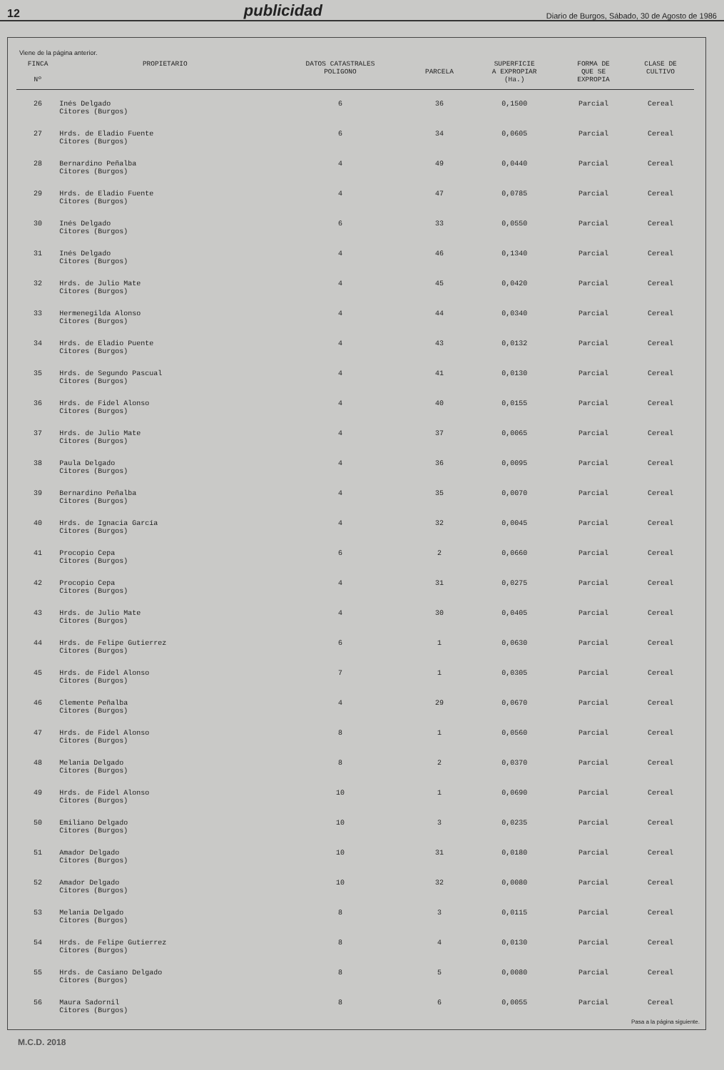12 publicidad Diario de Burgos, Sábado, 30 de Agosto de 1986
Viene de la página anterior.
| FINCA Nº | PROPIETARIO | DATOS CATASTRALES POLIGONO | PARCELA | SUPERFICIE A EXPROPIAR (Ha.) | FORMA DE QUE SE EXPROPIA | CLASE DE CULTIVO |
| --- | --- | --- | --- | --- | --- | --- |
| 26 | Inés Delgado Citores (Burgos) | 6 | 36 | 0,1500 | Parcial | Cereal |
| 27 | Hrds. de Eladio Fuente Citores (Burgos) | 6 | 34 | 0,0605 | Parcial | Cereal |
| 28 | Bernardino Peñalba Citores (Burgos) | 4 | 49 | 0,0440 | Parcial | Cereal |
| 29 | Hrds. de Eladio Fuente Citores (Burgos) | 4 | 47 | 0,0785 | Parcial | Cereal |
| 30 | Inés Delgado Citores (Burgos) | 6 | 33 | 0,0550 | Parcial | Cereal |
| 31 | Inés Delgado Citores (Burgos) | 4 | 46 | 0,1340 | Parcial | Cereal |
| 32 | Hrds. de Julio Mate Citores (Burgos) | 4 | 45 | 0,0420 | Parcial | Cereal |
| 33 | Hermenegilda Alonso Citores (Burgos) | 4 | 44 | 0,0340 | Parcial | Cereal |
| 34 | Hrds. de Eladio Puente Citores (Burgos) | 4 | 43 | 0,0132 | Parcial | Cereal |
| 35 | Hrds. de Segundo Pascual Citores (Burgos) | 4 | 41 | 0,0130 | Parcial | Cereal |
| 36 | Hrds. de Fidel Alonso Citores (Burgos) | 4 | 40 | 0,0155 | Parcial | Cereal |
| 37 | Hrds. de Julio Mate Citores (Burgos) | 4 | 37 | 0,0065 | Parcial | Cereal |
| 38 | Paula Delgado Citores (Burgos) | 4 | 36 | 0,0095 | Parcial | Cereal |
| 39 | Bernardino Peñalba Citores (Burgos) | 4 | 35 | 0,0070 | Parcial | Cereal |
| 40 | Hrds. de Ignacia García Citores (Burgos) | 4 | 32 | 0,0045 | Parcial | Cereal |
| 41 | Procopio Cepa Citores (Burgos) | 6 | 2 | 0,0660 | Parcial | Cereal |
| 42 | Procopio Cepa Citores (Burgos) | 4 | 31 | 0,0275 | Parcial | Cereal |
| 43 | Hrds. de Julio Mate Citores (Burgos) | 4 | 30 | 0,0405 | Parcial | Cereal |
| 44 | Hrds. de Felipe Gutierrez Citores (Burgos) | 6 | 1 | 0,0630 | Parcial | Cereal |
| 45 | Hrds. de Fidel Alonso Citores (Burgos) | 7 | 1 | 0,0305 | Parcial | Cereal |
| 46 | Clemente Peñalba Citores (Burgos) | 4 | 29 | 0,0670 | Parcial | Cereal |
| 47 | Hrds. de Fidel Alonso Citores (Burgos) | 8 | 1 | 0,0560 | Parcial | Cereal |
| 48 | Melania Delgado Citores (Burgos) | 8 | 2 | 0,0370 | Parcial | Cereal |
| 49 | Hrds. de Fidel Alonso Citores (Burgos) | 10 | 1 | 0,0690 | Parcial | Cereal |
| 50 | Emiliano Delgado Citores (Burgos) | 10 | 3 | 0,0235 | Parcial | Cereal |
| 51 | Amador Delgado Citores (Burgos) | 10 | 31 | 0,0180 | Parcial | Cereal |
| 52 | Amador Delgado Citores (Burgos) | 10 | 32 | 0,0080 | Parcial | Cereal |
| 53 | Melania Delgado Citores (Burgos) | 8 | 3 | 0,0115 | Parcial | Cereal |
| 54 | Hrds. de Felipe Gutierrez Citores (Burgos) | 8 | 4 | 0,0130 | Parcial | Cereal |
| 55 | Hrds. de Casiano Delgado Citores (Burgos) | 8 | 5 | 0,0080 | Parcial | Cereal |
| 56 | Maura Sadornil Citores (Burgos) | 8 | 6 | 0,0055 | Parcial | Cereal |
Pasa a la página siguiente.
M.C.D. 2018